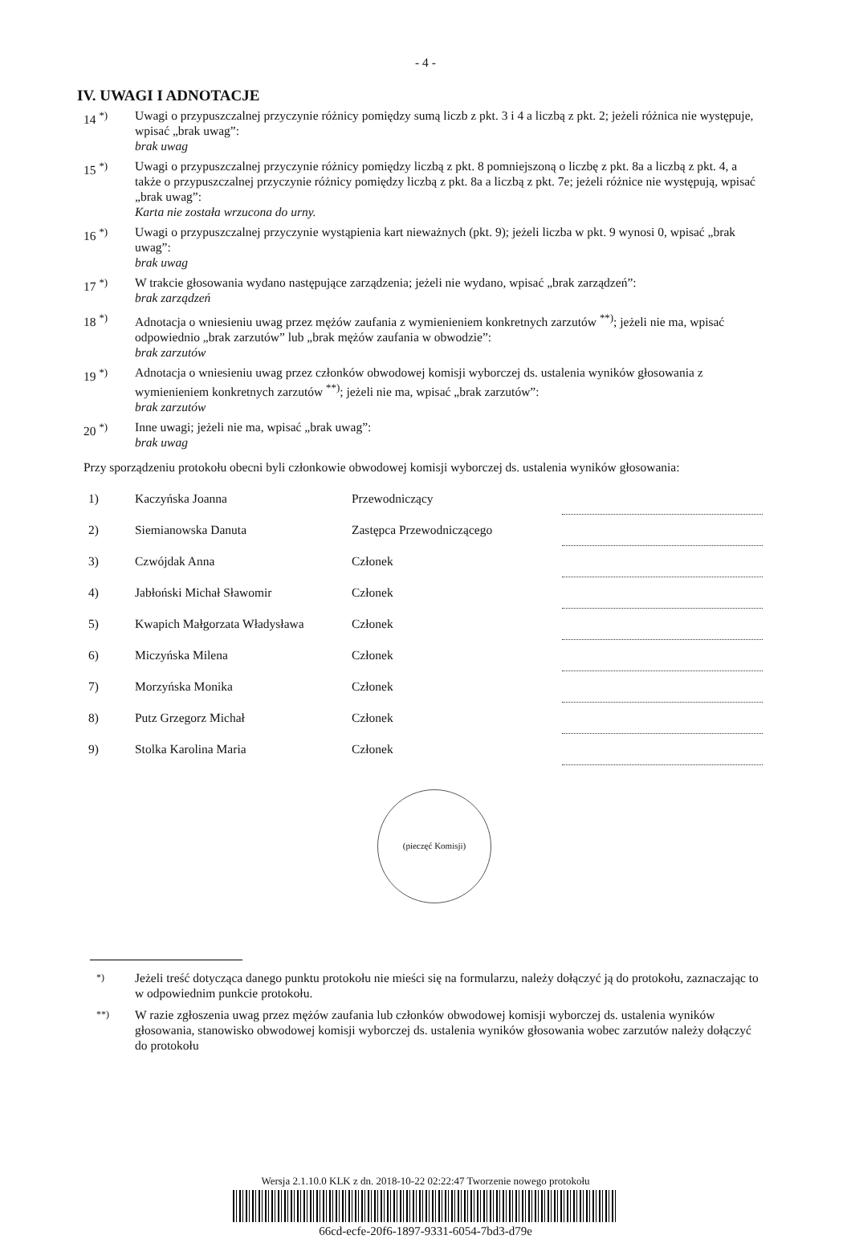- 4 -
IV. UWAGI I ADNOTACJE
14 <sup>*)</sup> Uwagi o przypuszczalnej przyczynie różnicy pomiędzy sumą liczb z pkt. 3 i 4 a liczbą z pkt. 2; jeżeli różnica nie występuje, wpisać „brak uwag”:
brak uwag
15 <sup>*)</sup> Uwagi o przypuszczalnej przyczynie różnicy pomiędzy liczbą z pkt. 8 pomniejszoną o liczbę z pkt. 8a a liczbą z pkt. 4, a także o przypuszczalnej przyczynie różnicy pomiędzy liczbą z pkt. 8a a liczbą z pkt. 7e; jeżeli różnice nie występują, wpisać „brak uwag”:
Karta nie została wrzucona do urny.
16 <sup>*)</sup> Uwagi o przypuszczalnej przyczynie wystąpienia kart nieważnych (pkt. 9); jeżeli liczba w pkt. 9 wynosi 0, wpisać „brak uwag”:
brak uwag
17 <sup>*)</sup> W trakcie głosowania wydano następujące zarządzenia; jeżeli nie wydano, wpisać „brak zarządzeń”:
brak zarządzeń
18 <sup>*)</sup> Adnotacja o wniesieniu uwag przez mężów zaufania z wymienieniem konkretnych zarzutów <sup>**)</sup>; jeżeli nie ma, wpisać odpowiednio „brak zarzutów” lub „brak mężów zaufania w obwodzie”:
brak zarzutów
19 <sup>*)</sup> Adnotacja o wniesieniu uwag przez członków obwodowej komisji wyborczej ds. ustalenia wyników głosowania z wymienieniem konkretnych zarzutów <sup>**)</sup>; jeżeli nie ma, wpisać „brak zarzutów”:
brak zarzutów
20 <sup>*)</sup> Inne uwagi; jeżeli nie ma, wpisać „brak uwag”:
brak uwag
Przy sporządzeniu protokołu obecni byli członkowie obwodowej komisji wyborczej ds. ustalenia wyników głosowania:
| 1) | Kaczyńska Joanna | Przewodniczący | |
| 2) | Siemianowska Danuta | Zastępca Przewodniczącego | |
| 3) | Czwójdak Anna | Członek | |
| 4) | Jabłoński Michał Sławomir | Członek | |
| 5) | Kwapich Małgorzata Władysława | Członek | |
| 6) | Miczyńska Milena | Członek | |
| 7) | Morzyńska Monika | Członek | |
| 8) | Putz Grzegorz Michał | Członek | |
| 9) | Stolka Karolina Maria | Członek | |
(pieczęć Komisji)
*)
Jeżeli treść dotycząca danego punktu protokołu nie mieści się na formularzu, należy dołączyć ją do protokołu, zaznaczając to w odpowiednim punkcie protokołu.
**)
W razie zgłoszenia uwag przez mężów zaufania lub członków obwodowej komisji wyborczej ds. ustalenia wyników głosowania, stanowisko obwodowej komisji wyborczej ds. ustalenia wyników głosowania wobec zarzutów należy dołączyć do protokołu
Wersja 2.1.10.0 KLK z dn. 2018-10-22 02:22:47 Tworzenie nowego protokołu
66cd-ecfe-20f6-1897-9331-6054-7bd3-d79e